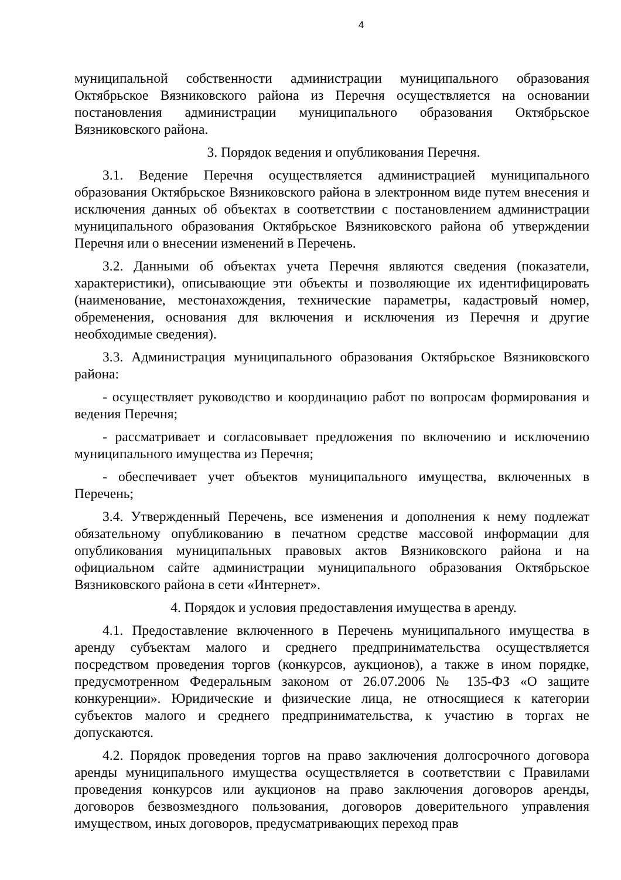4
муниципальной собственности администрации муниципального образования Октябрьское Вязниковского района из Перечня осуществляется на основании постановления администрации муниципального образования Октябрьское Вязниковского района.
3. Порядок ведения и опубликования Перечня.
3.1. Ведение Перечня осуществляется администрацией муниципального образования Октябрьское Вязниковского района в электронном виде путем внесения и исключения данных об объектах в соответствии с постановлением администрации муниципального образования Октябрьское Вязниковского района об утверждении Перечня или о внесении изменений в Перечень.
3.2. Данными об объектах учета Перечня являются сведения (показатели, характеристики), описывающие эти объекты и позволяющие их идентифицировать (наименование, местонахождения, технические параметры, кадастровый номер, обременения, основания для включения и исключения из Перечня и другие необходимые сведения).
3.3. Администрация муниципального образования Октябрьское Вязниковского района:
- осуществляет руководство и координацию работ по вопросам формирования и ведения Перечня;
- рассматривает и согласовывает предложения по включению и исключению муниципального имущества из Перечня;
- обеспечивает учет объектов муниципального имущества, включенных в Перечень;
3.4. Утвержденный Перечень, все изменения и дополнения к нему подлежат обязательному опубликованию в печатном средстве массовой информации для опубликования муниципальных правовых актов Вязниковского района и на официальном сайте администрации муниципального образования Октябрьское Вязниковского района в сети «Интернет».
4. Порядок и условия предоставления имущества в аренду.
4.1. Предоставление включенного в Перечень муниципального имущества в аренду субъектам малого и среднего предпринимательства осуществляется посредством проведения торгов (конкурсов, аукционов), а также в ином порядке, предусмотренном Федеральным законом от 26.07.2006 № 135-ФЗ «О защите конкуренции». Юридические и физические лица, не относящиеся к категории субъектов малого и среднего предпринимательства, к участию в торгах не допускаются.
4.2. Порядок проведения торгов на право заключения долгосрочного договора аренды муниципального имущества осуществляется в соответствии с Правилами проведения конкурсов или аукционов на право заключения договоров аренды, договоров безвозмездного пользования, договоров доверительного управления имуществом, иных договоров, предусматривающих переход прав